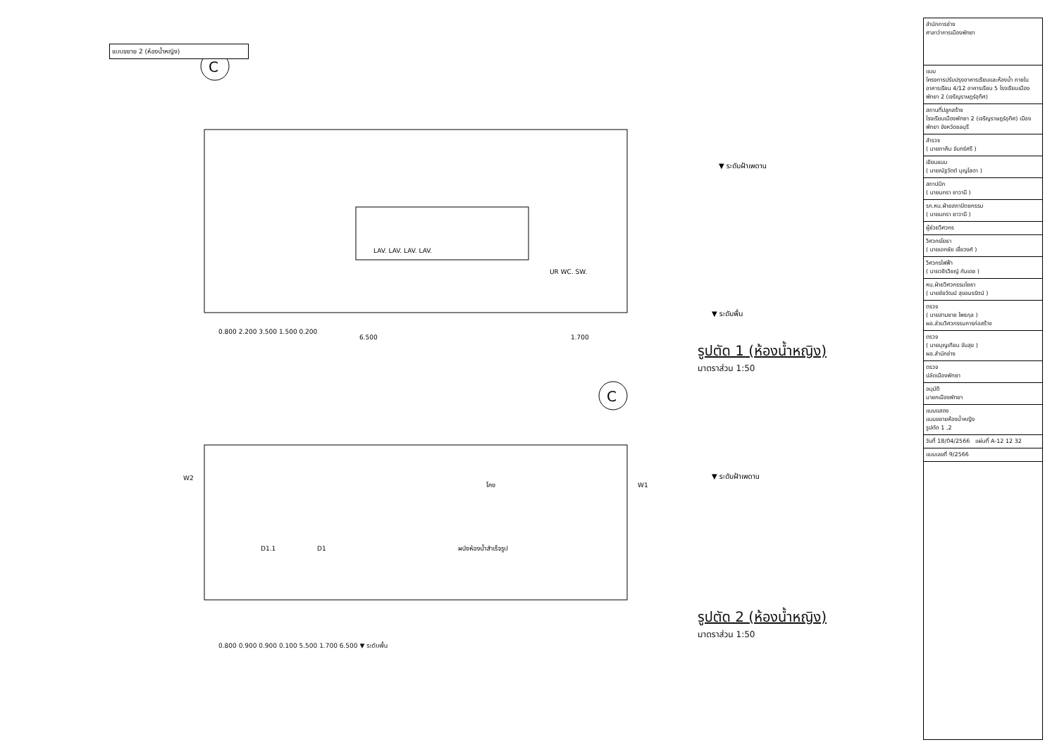แบบขยาย 2 (ห้องน้ำหญิง)
C
▼ ระดับฝ้าเพดาน
▼ ระดับพื้น
0.800 2.200 3.500 1.500 0.200
6.500
1.700
LAV. LAV. LAV. LAV.
UR WC. SW.
รูปตัด 1 (ห้องน้ำหญิง)
มาตราส่วน 1:50
C
▼ ระดับฝ้าเพดาน
ผนังห้องน้ำสำเร็จรูป
D1.1
D1
โคง
W2
W1
รูปตัด 2 (ห้องน้ำหญิง)
มาตราส่วน 1:50
0.800 0.900 0.900 0.100 5.500 1.700 6.500 ▼ ระดับพื้น
สำนักการช่าง
ศาลาว่าการเมืองพัทยา
แบบ
โครงการปรับปรุงอาคารเรียนและห้องน้ำ ภายในอาคารเรียน 4/12 อาคารเรียน 5 โรงเรียนเมืองพัทยา 2 (เจริญราษฎร์อุทิศ)
สถานที่ปลูกสร้าง
โรงเรียนเมืองพัทยา 2 (เจริญราษฎร์อุทิศ) เมืองพัทยา จังหวัดชลบุรี
สำรวจ
( นายภาคิน จันทร์ศรี )
เขียนแบบ
( นายณัฐวัตต์ บุญโสดา )
สถาปนิก
( นายมกรา ยาวานี )
รก.หน.ฝ่ายสถาปัตยกรรม
( นายมกรา ยาวานี )
ผู้ช่วยวิศวกร
วิศวกรโยธา
( นายเอกชัย เชี่ยวงศ์ )
วิศวกรไฟฟ้า
( นายวชิรวิชญ์ กันเดช )
หน.ฝ่ายวิศวกรรมโยธา
( นายชัยวัฒน์ สุขอมรรัตน์ )
ตรวจ
( นายสามชาย โพธกุล )
ผอ.ส่วนวิศวกรรมการก่อสร้าง
ตรวจ
( นายบุญเทียน จันสุข )
ผอ.สำนักช่าง
ตรวจ
ปลัดเมืองพัทยา
อนุมัติ
นายกเมืองพัทยา
แบบแสดง
แบบขยายห้องน้ำหญิง
รูปตัด 1 ,2
วันที่ 18/04/2566 แผ่นที่ A-12 12 32
แบบเลขที่ 9/2566